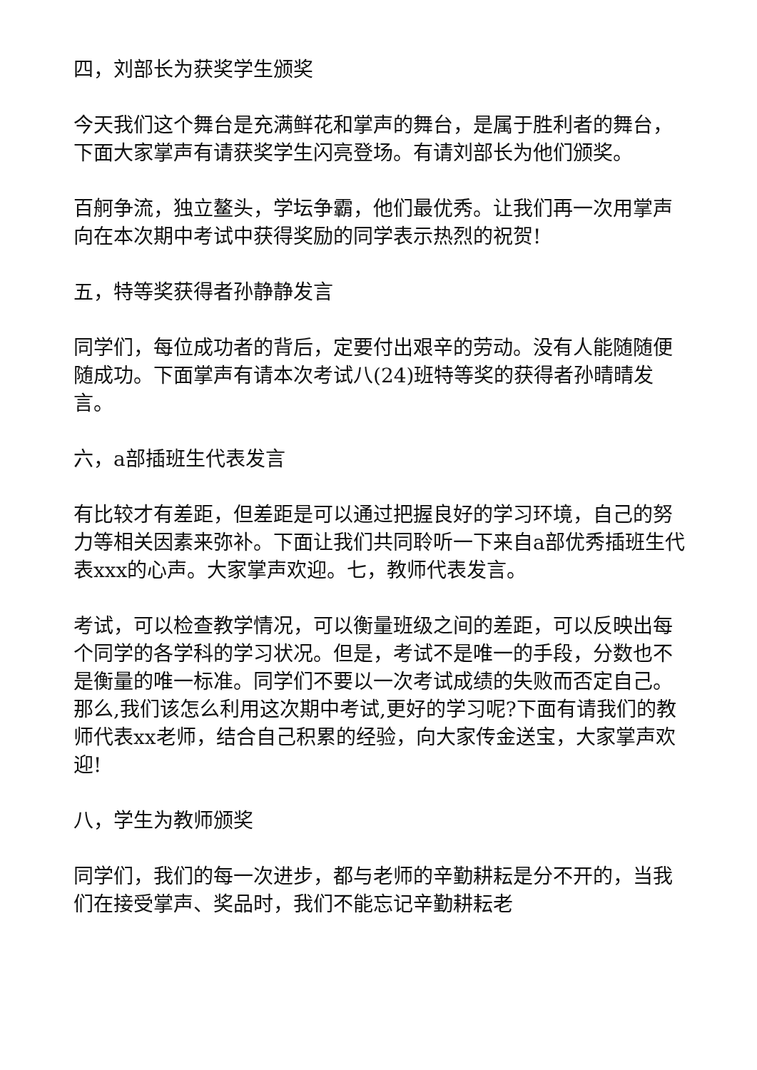四，刘部长为获奖学生颁奖
今天我们这个舞台是充满鲜花和掌声的舞台，是属于胜利者的舞台，下面大家掌声有请获奖学生闪亮登场。有请刘部长为他们颁奖。
百舸争流，独立鳌头，学坛争霸，他们最优秀。让我们再一次用掌声向在本次期中考试中获得奖励的同学表示热烈的祝贺!
五，特等奖获得者孙静静发言
同学们，每位成功者的背后，定要付出艰辛的劳动。没有人能随随便随成功。下面掌声有请本次考试八(24)班特等奖的获得者孙晴晴发言。
六，a部插班生代表发言
有比较才有差距，但差距是可以通过把握良好的学习环境，自己的努力等相关因素来弥补。下面让我们共同聆听一下来自a部优秀插班生代表xxx的心声。大家掌声欢迎。七，教师代表发言。
考试，可以检查教学情况，可以衡量班级之间的差距，可以反映出每个同学的各学科的学习状况。但是，考试不是唯一的手段，分数也不是衡量的唯一标准。同学们不要以一次考试成绩的失败而否定自己。那么,我们该怎么利用这次期中考试,更好的学习呢?下面有请我们的教师代表xx老师，结合自己积累的经验，向大家传金送宝，大家掌声欢迎!
八，学生为教师颁奖
同学们，我们的每一次进步，都与老师的辛勤耕耘是分不开的，当我们在接受掌声、奖品时，我们不能忘记辛勤耕耘老